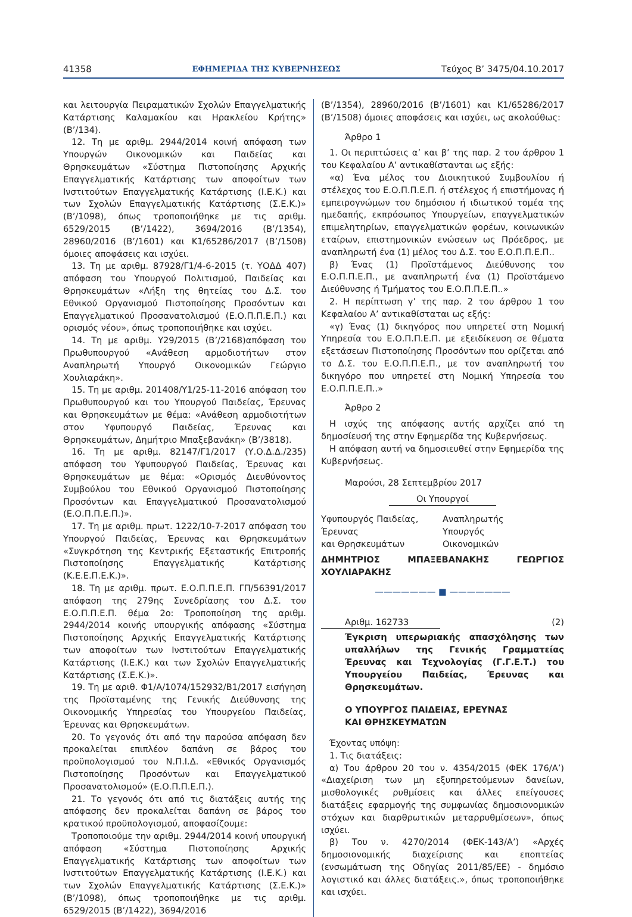41358 ΕΦΗΜΕΡΙΔΑ ΤΗΣ ΚΥΒΕΡΝΗΣΕΩΣ Τεύχος B’ 3475/04.10.2017
και λειτουργία Πειραματικών Σχολών Επαγγελματικής Κατάρτισης Καλαμακίου και Ηρακλείου Κρήτης» (Β’/134).
12. Τη με αριθμ. 2944/2014 κοινή απόφαση των Υπουργών Οικονομικών και Παιδείας και Θρησκευμάτων «Σύστημα Πιστοποίησης Αρχικής Επαγγελματικής Κατάρτισης των αποφοίτων των Ινστιτούτων Επαγγελματικής Κατάρτισης (Ι.Ε.Κ.) και των Σχολών Επαγγελματικής Κατάρτισης (Σ.Ε.Κ.)» (Β’/1098), όπως τροποποιήθηκε με τις αριθμ. 6529/2015 (Β’/1422), 3694/2016 (Β’/1354), 28960/2016 (Β’/1601) και Κ1/65286/2017 (Β’/1508) όμοιες αποφάσεις και ισχύει.
13. Τη με αριθμ. 87928/Γ1/4-6-2015 (τ. ΥΟΔΔ 407) απόφαση του Υπουργού Πολιτισμού, Παιδείας και Θρησκευμάτων «Λήξη της θητείας του Δ.Σ. του Εθνικού Οργανισμού Πιστοποίησης Προσόντων και Επαγγελματικού Προσανατολισμού (Ε.Ο.Π.Π.Ε.Π.) και ορισμός νέου», όπως τροποποιήθηκε και ισχύει.
14. Τη με αριθμ. Υ29/2015 (Β’/2168)απόφαση του Πρωθυπουργού «Ανάθεση αρμοδιοτήτων στον Αναπληρωτή Υπουργό Οικονομικών Γεώργιο Χουλιαράκη».
15. Τη με αριθμ. 201408/Υ1/25-11-2016 απόφαση του Πρωθυπουργού και του Υπουργού Παιδείας, Έρευνας και Θρησκευμάτων με θέμα: «Ανάθεση αρμοδιοτήτων στον Υφυπουργό Παιδείας, Έρευνας και Θρησκευμάτων, Δημήτριο Μπαξεβανάκη» (Β’/3818).
16. Τη με αριθμ. 82147/Γ1/2017 (Υ.Ο.Δ.Δ./235) απόφαση του Υφυπουργού Παιδείας, Έρευνας και Θρησκευμάτων με θέμα: «Ορισμός Διευθύνοντος Συμβούλου του Εθνικού Οργανισμού Πιστοποίησης Προσόντων και Επαγγελματικού Προσανατολισμού (Ε.Ο.Π.Π.Ε.Π.)».
17. Τη με αριθμ. πρωτ. 1222/10-7-2017 απόφαση του Υπουργού Παιδείας, Έρευνας και Θρησκευμάτων «Συγκρότηση της Κεντρικής Εξεταστικής Επιτροπής Πιστοποίησης Επαγγελματικής Κατάρτισης (Κ.Ε.Ε.Π.Ε.Κ.)».
18. Τη με αριθμ. πρωτ. Ε.Ο.Π.Π.Ε.Π. ΓΠ/56391/2017 απόφαση της 279ης Συνεδρίασης του Δ.Σ. του Ε.Ο.Π.Π.Ε.Π. θέμα 2ο: Τροποποίηση της αριθμ. 2944/2014 κοινής υπουργικής απόφασης «Σύστημα Πιστοποίησης Αρχικής Επαγγελματικής Κατάρτισης των αποφοίτων των Ινστιτούτων Επαγγελματικής Κατάρτισης (Ι.Ε.Κ.) και των Σχολών Επαγγελματικής Κατάρτισης (Σ.Ε.Κ.)».
19. Τη με αριθ. Φ1/Α/1074/152932/Β1/2017 εισήγηση της Προϊσταμένης της Γενικής Διεύθυνσης της Οικονομικής Υπηρεσίας του Υπουργείου Παιδείας, Έρευνας και Θρησκευμάτων.
20. Το γεγονός ότι από την παρούσα απόφαση δεν προκαλείται επιπλέον δαπάνη σε βάρος του προϋπολογισμού του Ν.Π.Ι.Δ. «Εθνικός Οργανισμός Πιστοποίησης Προσόντων και Επαγγελματικού Προσανατολισμού» (Ε.Ο.Π.Π.Ε.Π.).
21. Το γεγονός ότι από τις διατάξεις αυτής της απόφασης δεν προκαλείται δαπάνη σε βάρος του κρατικού προϋπολογισμού, αποφασίζουμε:
Τροποποιούμε την αριθμ. 2944/2014 κοινή υπουργική απόφαση «Σύστημα Πιστοποίησης Αρχικής Επαγγελματικής Κατάρτισης των αποφοίτων των Ινστιτούτων Επαγγελματικής Κατάρτισης (Ι.Ε.Κ.) και των Σχολών Επαγγελματικής Κατάρτισης (Σ.Ε.Κ.)» (Β’/1098), όπως τροποποιήθηκε με τις αριθμ. 6529/2015 (Β’/1422), 3694/2016
(Β’/1354), 28960/2016 (Β’/1601) και Κ1/65286/2017 (Β’/1508) όμοιες αποφάσεις και ισχύει, ως ακολούθως:
Άρθρο 1
1. Οι περιπτώσεις α’ και β’ της παρ. 2 του άρθρου 1 του Κεφαλαίου Α’ αντικαθίστανται ως εξής:
«α) Ένα μέλος του Διοικητικού Συμβουλίου ή στέλεχος του Ε.Ο.Π.Π.Ε.Π. ή στέλεχος ή επιστήμονας ή εμπειρογνώμων του δημόσιου ή ιδιωτικού τομέα της ημεδαπής, εκπρόσωπος Υπουργείων, επαγγελματικών επιμελητηρίων, επαγγελματικών φορέων, κοινωνικών εταίρων, επιστημονικών ενώσεων ως Πρόεδρος, με αναπληρωτή ένα (1) μέλος του Δ.Σ. του Ε.Ο.Π.Π.Ε.Π..
β) Ένας (1) Προϊστάμενος Διεύθυνσης του Ε.Ο.Π.Π.Ε.Π., με αναπληρωτή ένα (1) Προϊστάμενο Διεύθυνσης ή Τμήματος του Ε.Ο.Π.Π.Ε.Π..»
2. Η περίπτωση γ’ της παρ. 2 του άρθρου 1 του Κεφαλαίου Α’ αντικαθίσταται ως εξής:
«γ) Ένας (1) δικηγόρος που υπηρετεί στη Νομική Υπηρεσία του Ε.Ο.Π.Π.Ε.Π. με εξειδίκευση σε θέματα εξετάσεων Πιστοποίησης Προσόντων που ορίζεται από το Δ.Σ. του Ε.Ο.Π.Π.Ε.Π., με τον αναπληρωτή του δικηγόρο που υπηρετεί στη Νομική Υπηρεσία του Ε.Ο.Π.Π.Ε.Π..»
Άρθρο 2
Η ισχύς της απόφασης αυτής αρχίζει από τη δημοσίευσή της στην Εφημερίδα της Κυβερνήσεως.
Η απόφαση αυτή να δημοσιευθεί στην Εφημερίδα της Κυβερνήσεως.
Μαρούσι, 28 Σεπτεμβρίου 2017
Οι Υπουργοί
Υφυπουργός Παιδείας,
Έρευνας
και Θρησκευμάτων
Αναπληρωτής
Υπουργός
Οικονομικών
ΔΗΜΗΤΡΙΟΣ ΜΠΑΞΕΒΑΝΑΚΗΣ ΓΕΩΡΓΙΟΣ ΧΟΥΛΙΑΡΑΚΗΣ
——————— ■ ———————
Αριθμ. 162733 (2)
Έγκριση υπερωριακής απασχόλησης των υπαλλήλων της Γενικής Γραμματείας Έρευνας και Τεχνολογίας (Γ.Γ.Ε.Τ.) του Υπουργείου Παιδείας, Έρευνας και Θρησκευμάτων.
Ο ΥΠΟΥΡΓΟΣ ΠΑΙΔΕΙΑΣ, ΕΡΕΥΝΑΣ
ΚΑΙ ΘΡΗΣΚΕΥΜΑΤΩΝ
Έχοντας υπόψη:
1. Τις διατάξεις:
α) Του άρθρου 20 του ν. 4354/2015 (ΦΕΚ 176/Α’) «Διαχείριση των μη εξυπηρετούμενων δανείων, μισθολογικές ρυθμίσεις και άλλες επείγουσες διατάξεις εφαρμογής της συμφωνίας δημοσιονομικών στόχων και διαρθρωτικών μεταρρυθμίσεων», όπως ισχύει.
β) Του ν. 4270/2014 (ΦΕΚ-143/Α’) «Αρχές δημοσιονομικής διαχείρισης και εποπτείας (ενσωμάτωση της Οδηγίας 2011/85/ΕΕ) - δημόσιο λογιστικό και άλλες διατάξεις.», όπως τροποποιήθηκε και ισχύει.